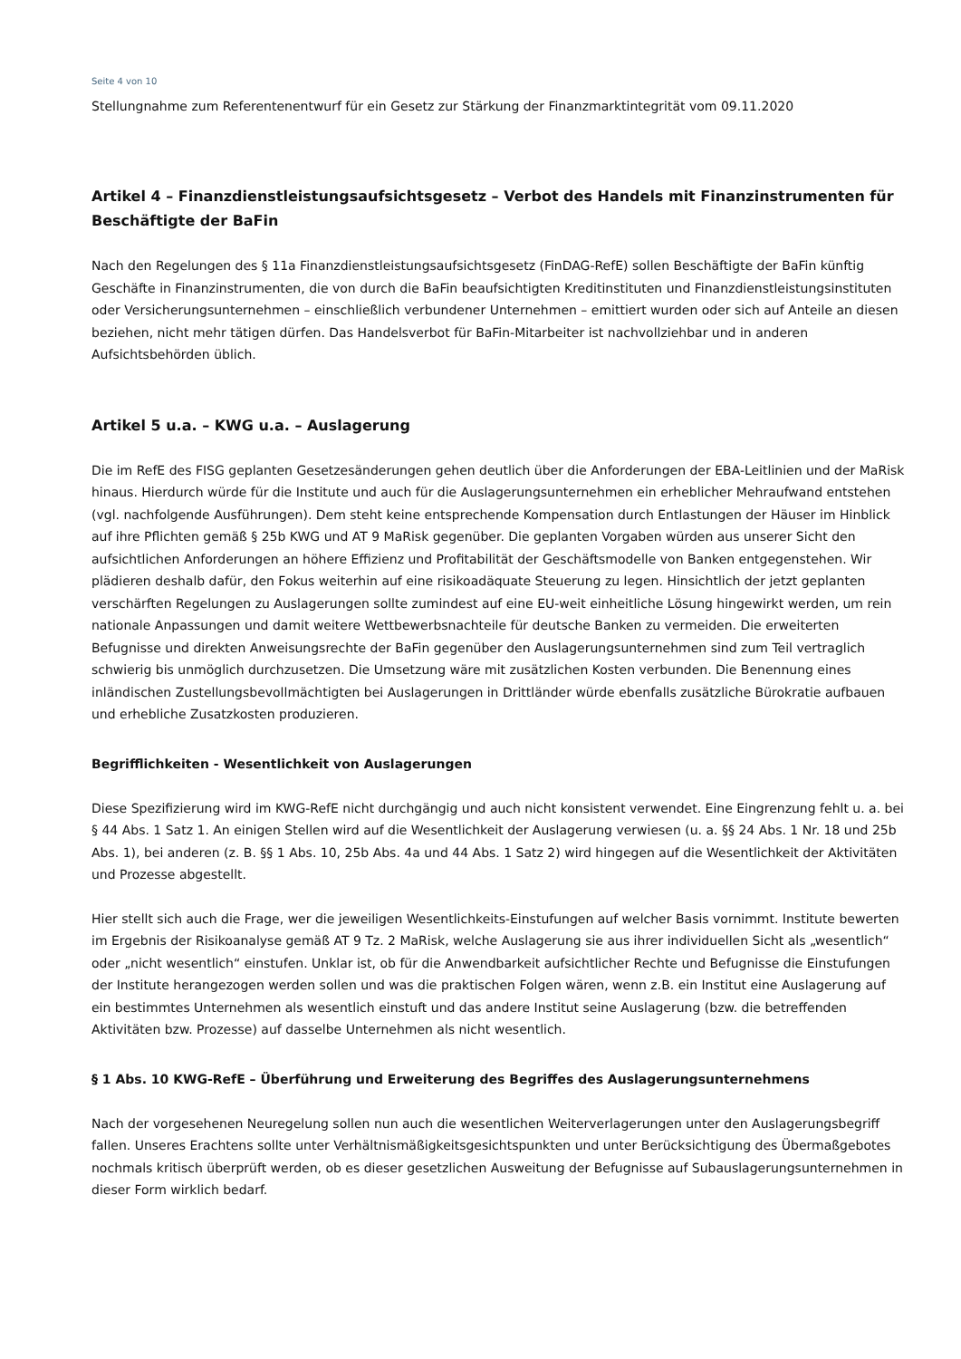Seite 4 von 10
Stellungnahme zum Referentenentwurf für ein Gesetz zur Stärkung der Finanzmarktintegrität vom 09.11.2020
Artikel 4 – Finanzdienstleistungsaufsichtsgesetz – Verbot des Handels mit Finanzinstrumenten für Beschäftigte der BaFin
Nach den Regelungen des § 11a Finanzdienstleistungsaufsichtsgesetz (FinDAG-RefE) sollen Beschäftigte der BaFin künftig Geschäfte in Finanzinstrumenten, die von durch die BaFin beaufsichtigten Kreditinstituten und Finanzdienstleistungsinstituten oder Versicherungsunternehmen – einschließlich verbundener Unternehmen – emittiert wurden oder sich auf Anteile an diesen beziehen, nicht mehr tätigen dürfen. Das Handelsverbot für BaFin-Mitarbeiter ist nachvollziehbar und in anderen Aufsichtsbehörden üblich.
Artikel 5 u.a. – KWG u.a. – Auslagerung
Die im RefE des FISG geplanten Gesetzesänderungen gehen deutlich über die Anforderungen der EBA-Leitlinien und der MaRisk hinaus. Hierdurch würde für die Institute und auch für die Auslagerungsunternehmen ein erheblicher Mehraufwand entstehen (vgl. nachfolgende Ausführungen). Dem steht keine entsprechende Kompensation durch Entlastungen der Häuser im Hinblick auf ihre Pflichten gemäß § 25b KWG und AT 9 MaRisk gegenüber. Die geplanten Vorgaben würden aus unserer Sicht den aufsichtlichen Anforderungen an höhere Effizienz und Profitabilität der Geschäftsmodelle von Banken entgegenstehen. Wir plädieren deshalb dafür, den Fokus weiterhin auf eine risikoadäquate Steuerung zu legen. Hinsichtlich der jetzt geplanten verschärften Regelungen zu Auslagerungen sollte zumindest auf eine EU-weit einheitliche Lösung hingewirkt werden, um rein nationale Anpassungen und damit weitere Wettbewerbsnachteile für deutsche Banken zu vermeiden. Die erweiterten Befugnisse und direkten Anweisungsrechte der BaFin gegenüber den Auslagerungsunternehmen sind zum Teil vertraglich schwierig bis unmöglich durchzusetzen. Die Umsetzung wäre mit zusätzlichen Kosten verbunden. Die Benennung eines inländischen Zustellungsbevollmächtigten bei Auslagerungen in Drittländer würde ebenfalls zusätzliche Bürokratie aufbauen und erhebliche Zusatzkosten produzieren.
Begrifflichkeiten - Wesentlichkeit von Auslagerungen
Diese Spezifizierung wird im KWG-RefE nicht durchgängig und auch nicht konsistent verwendet. Eine Eingrenzung fehlt u. a. bei § 44 Abs. 1 Satz 1. An einigen Stellen wird auf die Wesentlichkeit der Auslagerung verwiesen (u. a. §§ 24 Abs. 1 Nr. 18 und 25b Abs. 1), bei anderen (z. B. §§ 1 Abs. 10, 25b Abs. 4a und 44 Abs. 1 Satz 2) wird hingegen auf die Wesentlichkeit der Aktivitäten und Prozesse abgestellt.
Hier stellt sich auch die Frage, wer die jeweiligen Wesentlichkeits-Einstufungen auf welcher Basis vornimmt. Institute bewerten im Ergebnis der Risikoanalyse gemäß AT 9 Tz. 2 MaRisk, welche Auslagerung sie aus ihrer individuellen Sicht als „wesentlich“ oder „nicht wesentlich“ einstufen. Unklar ist, ob für die Anwendbarkeit aufsichtlicher Rechte und Befugnisse die Einstufungen der Institute herangezogen werden sollen und was die praktischen Folgen wären, wenn z.B. ein Institut eine Auslagerung auf ein bestimmtes Unternehmen als wesentlich einstuft und das andere Institut seine Auslagerung (bzw. die betreffenden Aktivitäten bzw. Prozesse) auf dasselbe Unternehmen als nicht wesentlich.
§ 1 Abs. 10 KWG-RefE – Überführung und Erweiterung des Begriffes des Auslagerungsunternehmens
Nach der vorgesehenen Neuregelung sollen nun auch die wesentlichen Weiterverlagerungen unter den Auslagerungsbegriff fallen. Unseres Erachtens sollte unter Verhältnismäßigkeitsgesichtspunkten und unter Berücksichtigung des Übermaßgebotes nochmals kritisch überprüft werden, ob es dieser gesetzlichen Ausweitung der Befugnisse auf Subauslagerungsunternehmen in dieser Form wirklich bedarf.